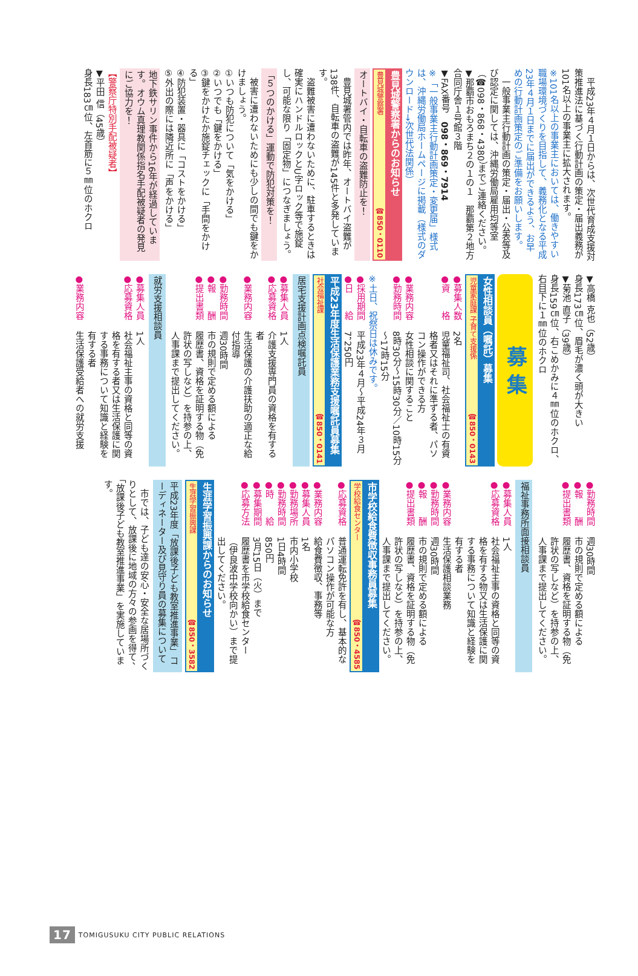平成23年４月１日からは、次世代育成支援対策推進法に基づく行動計画の策定・届出義務が101名以上の事業主に拡大されます。
※101名以上の事業主においては、働きやすい職場環境づくりを目指して、義務化となる平成23年４月１日までに届出ができるよう、お早めの行動計画策定のご準備をお願いします。
一般事業主行動計画の策定・届出・公表等及び認定に関しては、沖縄労働局雇用均等室（☎098・868・4380）までご連絡ください。
▼那覇市おもろまち２の１の１　那覇第２地方合同庁舎１号館３階
▼FAX番号　098・869・7914
※「一般事業主行動計画策定・変更届」様式は、沖縄労働局ホームページに掲載（様式のダウンロード→次世代法関係）
豊見城警察署からのお知らせ
豊見城警察署 ☎850・0110
オートバイ・自転車の盗難防止を！
豊見城署管内では昨年、オートバイ盗難が138件、自転車の盗難が145件と多発しています。
盗難被害に遭わないために、駐車するときは確実にハンドルロックとU字ロック等で施錠し、可能な限り「固定物」につなぎましょう。
「５つのかける」運動で防犯対策を！
被害に遭わないためにも少しの間でも鍵をかけましょう。
①いつも防犯について「気をかける」
②いつでも「鍵をかける」
③鍵をかけたか施錠チェックに「手間をかける」
④防犯装置・器具に「コストをかける」
⑤外出の際には隣近所に「声をかける」
地下鉄サリン事件から16年が経過しています。オウム真理教関係指名手配被疑者の発見にご協力を！
【警察庁特別手配被疑者】
▼平田 信（45歳）
身長183㎝位、左首筋に５㎜位のホクロ
▼高橋 克也（52歳）
身長173㎝位、眉毛が濃く頭が大きい
▼菊池 直子（39歳）
身長159㎝位、右こめかみに４㎜位のホクロ、右目下に１㎜位のホクロ
募 集
女性相談員（嘱託）募集
児童家庭課 子育て支援係 ☎850・0143
●募集人数 2名
●資　　格 児童福祉司、社会福祉士の有資格者又はそれに準ずる者、パソコン操作ができる方
●業務内容 女性相談に関すること
●勤務時間 8時30分～15時30分／10時15分～17時15分
※土日、祝祭日は休みです。
●採用期間 平成23年４月～平成24年３月
●日　　給 7，250円
平成23年度生活保護業務支援嘱託員募集
社会福祉課 ☎850・0141
居宅支援計画点検嘱託員
●募集人員 1人
●応募資格 介護支援専門員の資格を有する者
●業務内容 生活保護の介護扶助の適正な給付指導
●勤務時間 週30時間
●報　　酬 市の規則で定める額による
●提出書類 履歴書、資格を証明する物（免許状の写しなど）を持参の上、人事課まで提出してください。
就労支援相談員
●募集人員 1人
●応募資格 社会福祉主事の資格と同等の資格を有する者又は生活保護に関する事務について知識と経験を有する者
●業務内容 生活保護受給者への就労支援
●勤務時間 週30時間
●報　　酬 市の規則で定める額による
●提出書類 履歴書、資格を証明する物（免許状の写しなど）を持参の上、人事課まで提出してください。
福祉事務所面接相談員
●募集人員 1人
●応募資格 社会福祉主事の資格と同等の資格を有する物又は生活保護に関する事務について知識と経験を有する者
●業務内容 生活保護相談業務
●勤務時間 週30時間
●報　　酬 市の規則で定める額による
●提出書類 履歴書、資格を証明する物（免許状の写しなど）を持参の上、人事課まで提出してください。
市学校給食費徴収事務員募集
学校給食センター ☎850・4585
●応募資格 普通運転免許を有し、基本的なパソコン操作が可能な方
●業務内容 給食費徴収、事務等
●募集人員 1名
●勤務場所 市内小学校
●勤務時間 1日4時間
●時　　給 850円
●募集期間 3月15日（火）まで
●応募方法 履歴書を市学校給食センター（伊良波中学校向かい）まで提出してください。
生涯学習振興課からのお知らせ
生涯学習振興課 ☎850・3582
平成23年度「放課後子ども教室推進事業」コーディネーター及び見守り員の募集について
市では、子ども達の安心・安全な居場所づくりとして、放課後に地域の方々の参画を得て、「放課後子ども教室推進事業」を実施しています。
17 TOMIGUSUKU CITY PUBLIC RELATIONS